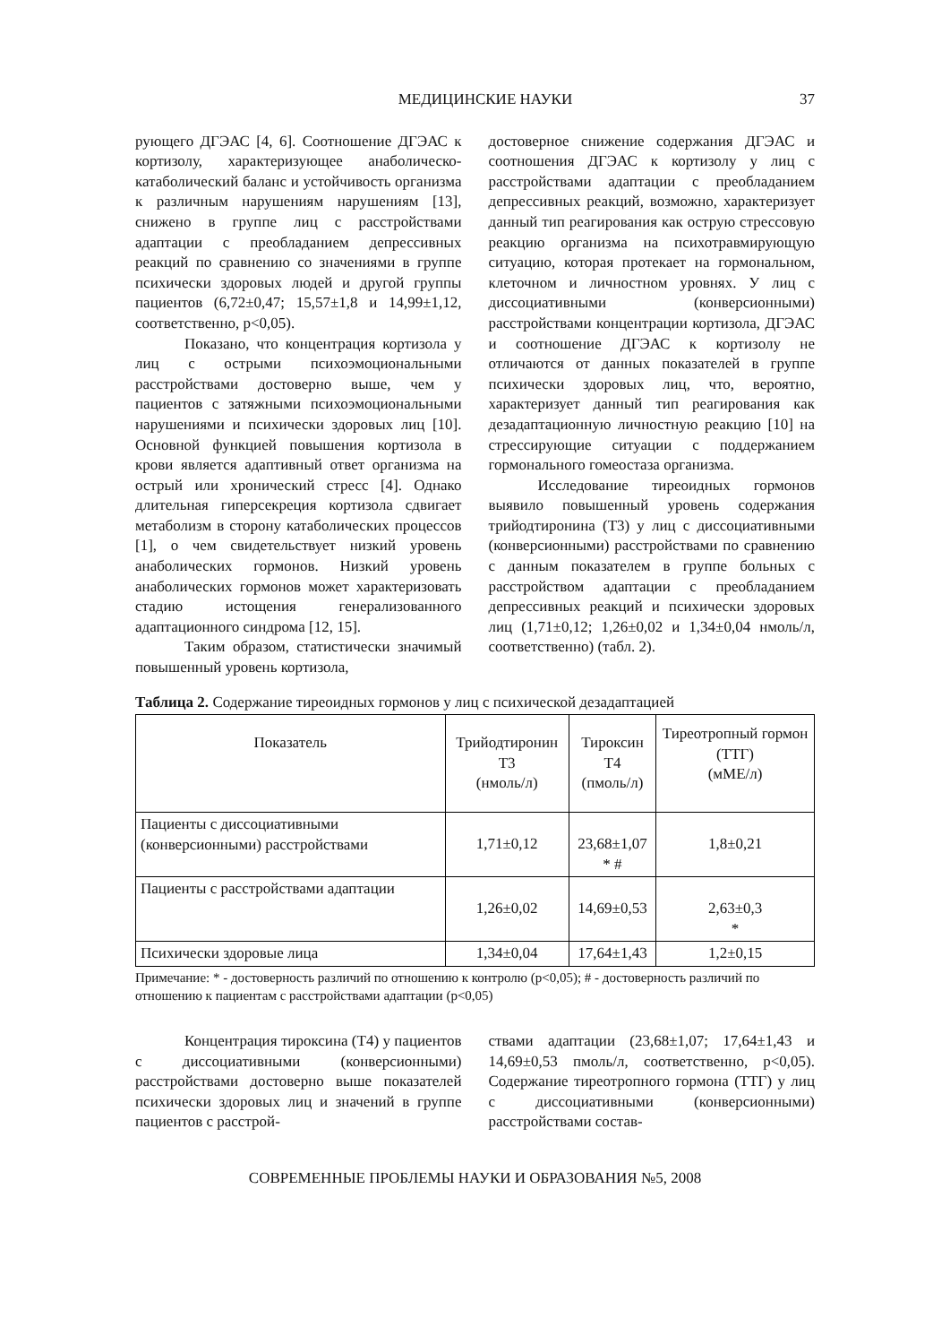МЕДИЦИНСКИЕ НАУКИ 37
рующего ДГЭАС [4, 6]. Соотношение ДГЭАС к кортизолу, характеризующее анаболическо-катаболический баланс и устойчивость организма к различным нарушениям нарушениям [13], снижено в группе лиц с расстройствами адаптации с преобладанием депрессивных реакций по сравнению со значениями в группе психически здоровых людей и другой группы пациентов (6,72±0,47; 15,57±1,8 и 14,99±1,12, соответственно, p<0,05).
Показано, что концентрация кортизола у лиц с острыми психоэмоциональными расстройствами достоверно выше, чем у пациентов с затяжными психоэмоциональными нарушениями и психически здоровых лиц [10]. Основной функцией повышения кортизола в крови является адаптивный ответ организма на острый или хронический стресс [4]. Однако длительная гиперсекреция кортизола сдвигает метаболизм в сторону катаболических процессов [1], о чем свидетельствует низкий уровень анаболических гормонов. Низкий уровень анаболических гормонов может характеризовать стадию истощения генерализованного адаптационного синдрома [12, 15].
Таким образом, статистически значимый повышенный уровень кортизола,
достоверное снижение содержания ДГЭАС и соотношения ДГЭАС к кортизолу у лиц с расстройствами адаптации с преобладанием депрессивных реакций, возможно, характеризует данный тип реагирования как острую стрессовую реакцию организма на психотравмирующую ситуацию, которая протекает на гормональном, клеточном и личностном уровнях. У лиц с диссоциативными (конверсионными) расстройствами концентрации кортизола, ДГЭАС и соотношение ДГЭАС к кортизолу не отличаются от данных показателей в группе психически здоровых лиц, что, вероятно, характеризует данный тип реагирования как дезадаптационную личностную реакцию [10] на стрессирующие ситуации с поддержанием гормонального гомеостаза организма.
Исследование тиреоидных гормонов выявило повышенный уровень содержания трийодтиронина (Т3) у лиц с диссоциативными (конверсионными) расстройствами по сравнению с данным показателем в группе больных с расстройством адаптации с преобладанием депрессивных реакций и психически здоровых лиц (1,71±0,12; 1,26±0,02 и 1,34±0,04 нмоль/л, соответственно) (табл. 2).
Таблица 2. Содержание тиреоидных гормонов у лиц с психической дезадаптацией
| Показатель | Трийодтиронин Т3 (нмоль/л) | Тироксин Т4 (пмоль/л) | Тиреотропный гормон (ТТГ) (мМЕ/л) |
| Пациенты с диссоциативными (конверсионными) расстройствами | 1,71±0,12 | 23,68±1,07 * # | 1,8±0,21 |
| Пациенты с расстройствами адаптации | 1,26±0,02 | 14,69±0,53 | 2,63±0,3 * |
| Психически здоровые лица | 1,34±0,04 | 17,64±1,43 | 1,2±0,15 |
Примечание: * - достоверность различий по отношению к контролю (p<0,05); # - достоверность различий по отношению к пациентам с расстройствами адаптации (p<0,05)
Концентрация тироксина (Т4) у пациентов с диссоциативными (конверсионными) расстройствами достоверно выше показателей психически здоровых лиц и значений в группе пациентов с расстрой-
ствами адаптации (23,68±1,07; 17,64±1,43 и 14,69±0,53 пмоль/л, соответственно, p<0,05). Содержание тиреотропного гормона (ТТГ) у лиц с диссоциативными (конверсионными) расстройствами состав-
СОВРЕМЕННЫЕ ПРОБЛЕМЫ НАУКИ И ОБРАЗОВАНИЯ №5, 2008